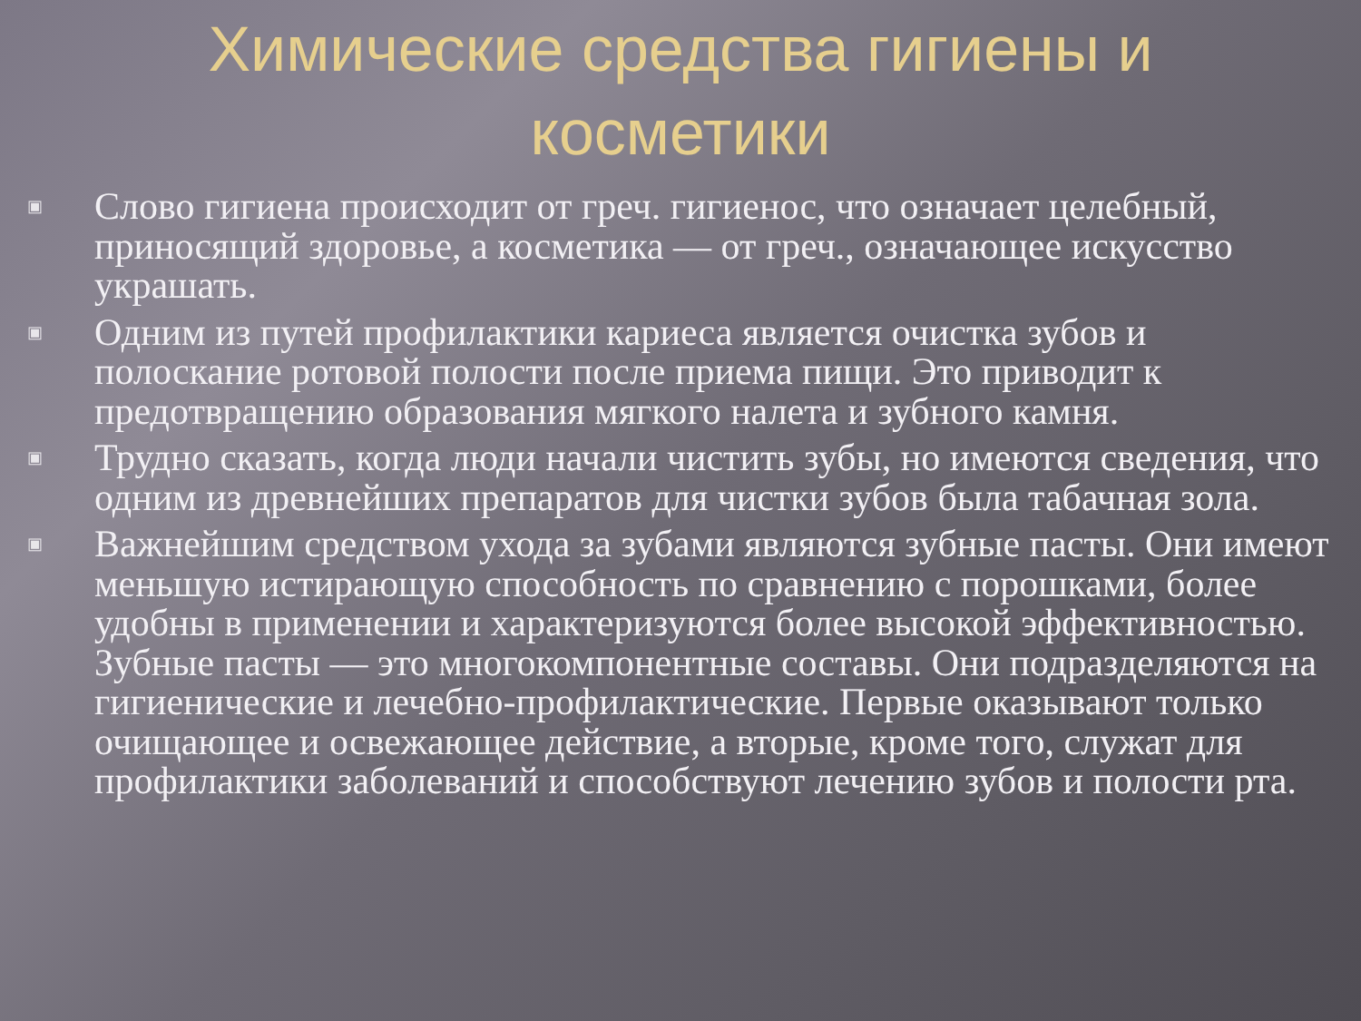Химические средства гигиены и косметики
▣ Слово гигиена происходит от греч. гигиенос, что означает целебный, приносящий здоровье, а косметика — от греч., означающее искусство украшать.
▣ Одним из путей профилактики кариеса является очистка зубов и полоскание ротовой полости после приема пищи. Это приводит к предотвращению образования мягкого налета и зубного камня.
▣ Трудно сказать, когда люди начали чистить зубы, но имеются сведения, что одним из древнейших препаратов для чистки зубов была табачная зола.
▣ Важнейшим средством ухода за зубами являются зубные пасты. Они имеют меньшую истирающую способность по сравнению с порошками, более удобны в применении и характеризуются более высокой эффективностью. Зубные пасты — это многокомпонентные составы. Они подразделяются на гигиенические и лечебно-профилактические. Первые оказывают только очищающее и освежающее действие, а вторые, кроме того, служат для профилактики заболеваний и способствуют лечению зубов и полости рта.